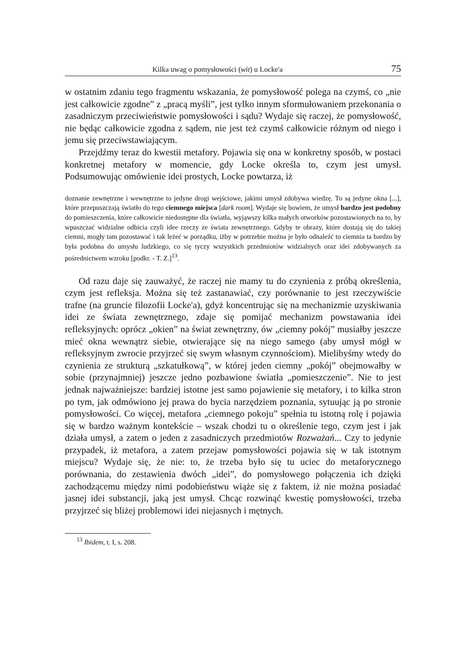Kilka uwag o pomysłowości (wit) u Locke'a 75
w ostatnim zdaniu tego fragmentu wskazania, że pomysłowość polega na czymś, co „nie jest całkowicie zgodne” z „pracą myśli”, jest tylko innym sformułowaniem przekonania o zasadniczym przeciwieństwie pomysłowości i sądu? Wydaje się raczej, że pomysłowość, nie będąc całkowicie zgodna z sądem, nie jest też czymś całkowicie różnym od niego i jemu się przeciwstawiającym.
Przejdźmy teraz do kwestii metafory. Pojawia się ona w konkretny sposób, w postaci konkretnej metafory w momencie, gdy Locke określa to, czym jest umysł. Podsumowując omówienie idei prostych, Locke powtarza, iż
doznanie zewnętrzne i wewnętrzne to jedyne drogi wejściowe, jakimi umysł zdobywa wiedzę. To są jedyne okna [...], które przepuszczają światło do tego ciemnego miejsca [dark room]. Wydaje się bowiem, że umysł bardzo jest podobny do pomieszczenia, które całkowicie niedostępne dla światła, wyjąwszy kilka małych otworków pozostawionych na to, by wpuszczać widzialne odbicia czyli idee rzeczy ze świata zewnętrznego. Gdyby te obrazy, które dostają się do takiej ciemni, mogły tam pozostawać i tak leżeć w porządku, iżby w potrzebie można je było odnaleźć to ciemnia ta bardzo by była podobna do umysłu ludzkiego, co się tyczy wszystkich przedmiotów widzialnych oraz idei zdobywanych za pośrednictwem wzroku [podkr. - T. Z.]<sup>13</sup>.
Od razu daje się zauważyć, że raczej nie mamy tu do czynienia z próbą określenia, czym jest refleksja. Można się też zastanawiać, czy porównanie to jest rzeczywiście trafne (na gruncie filozofii Locke'a), gdyż koncentrując się na mechanizmie uzyskiwania idei ze świata zewnętrznego, zdaje się pomijać mechanizm powstawania idei refleksyjnych: oprócz „okien” na świat zewnętrzny, ów „ciemny pokój” musiałby jeszcze mieć okna wewnątrz siebie, otwierające się na niego samego (aby umysł mógł w refleksyjnym zwrocie przyjrzeć się swym własnym czynnościom). Mielibyśmy wtedy do czynienia ze strukturą „szkatułkową”, w której jeden ciemny „pokój” obejmowałby w sobie (przynajmniej) jeszcze jedno pozbawione światła „pomieszczenie”. Nie to jest jednak najważniejsze: bardziej istotne jest samo pojawienie się metafory, i to kilka stron po tym, jak odmówiono jej prawa do bycia narzędziem poznania, sytuując ją po stronie pomysłowości. Co więcej, metafora „ciemnego pokoju” spełnia tu istotną rolę i pojawia się w bardzo ważnym kontekście – wszak chodzi tu o określenie tego, czym jest i jak działa umysł, a zatem o jeden z zasadniczych przedmiotów Rozważań... Czy to jedynie przypadek, iż metafora, a zatem przejaw pomysłowości pojawia się w tak istotnym miejscu? Wydaje się, że nie: to, że trzeba było się tu uciec do metaforycznego porównania, do zestawienia dwóch „idei”, do pomysłowego połączenia ich dzięki zachodzącemu między nimi podobieństwu wiąże się z faktem, iż nie można posiadać jasnej idei substancji, jaką jest umysł. Chcąc rozwinąć kwestię pomysłowości, trzeba przyjrzeć się bliżej problemowi idei niejasnych i mętnych.
<sup>13</sup> Ibidem, t. I, s. 208.